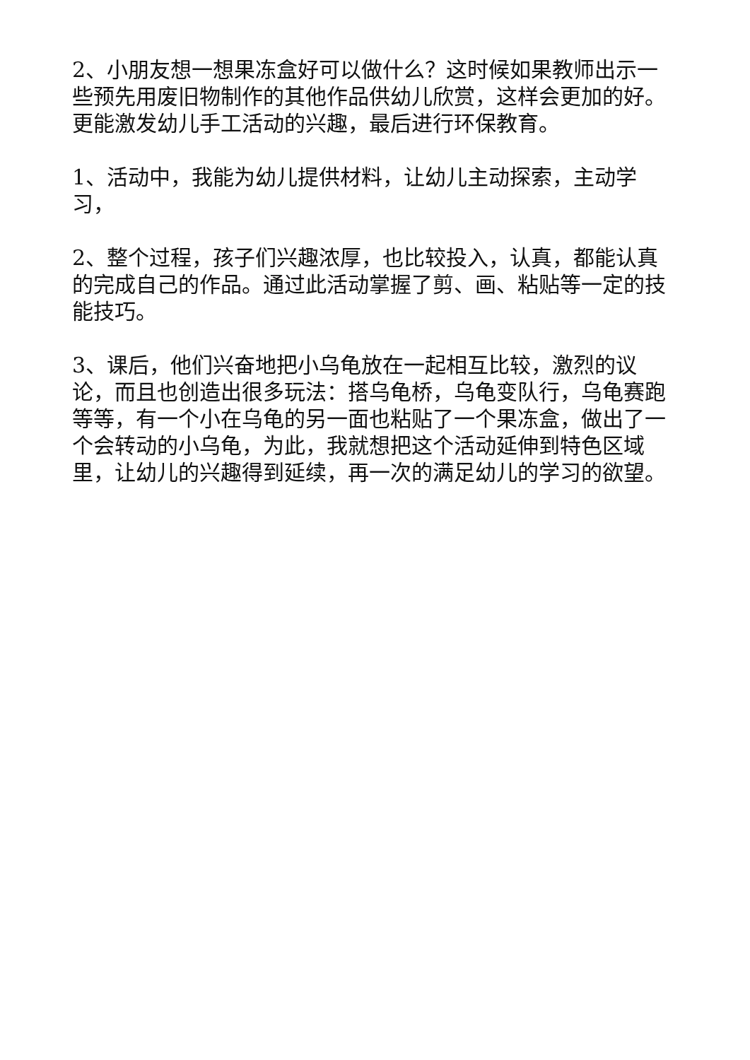2、小朋友想一想果冻盒好可以做什么？这时候如果教师出示一些预先用废旧物制作的其他作品供幼儿欣赏，这样会更加的好。更能激发幼儿手工活动的兴趣，最后进行环保教育。
1、活动中，我能为幼儿提供材料，让幼儿主动探索，主动学习，
2、整个过程，孩子们兴趣浓厚，也比较投入，认真，都能认真的完成自己的作品。通过此活动掌握了剪、画、粘贴等一定的技能技巧。
3、课后，他们兴奋地把小乌龟放在一起相互比较，激烈的议论，而且也创造出很多玩法：搭乌龟桥，乌龟变队行，乌龟赛跑等等，有一个小在乌龟的另一面也粘贴了一个果冻盒，做出了一个会转动的小乌龟，为此，我就想把这个活动延伸到特色区域里，让幼儿的兴趣得到延续，再一次的满足幼儿的学习的欲望。